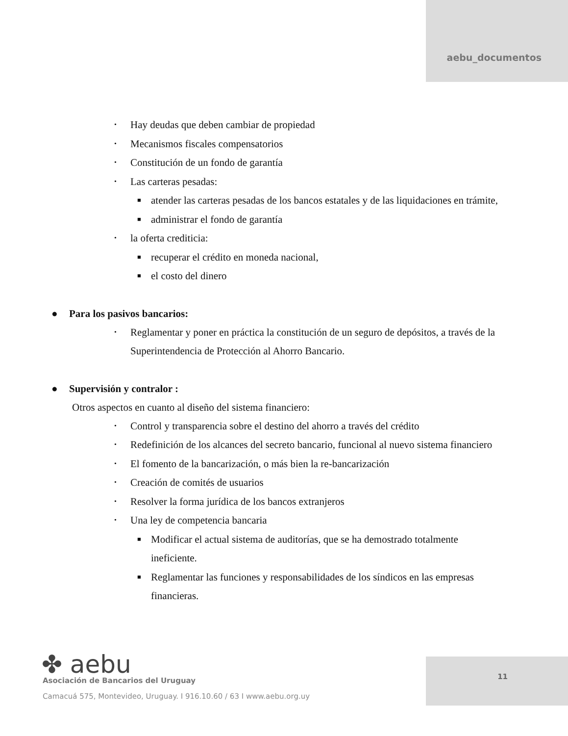aebu_documentos
• Hay deudas que deben cambiar de propiedad
• Mecanismos fiscales compensatorios
• Constitución de un fondo de garantía
• Las carteras pesadas:
■ atender las carteras pesadas de los bancos estatales y de las liquidaciones en trámite,
■ administrar el fondo de garantía
• la oferta crediticia:
■ recuperar el crédito en moneda nacional,
■ el costo del dinero
● Para los pasivos bancarios:
• Reglamentar y poner en práctica la constitución de un seguro de depósitos, a través de la Superintendencia de Protección al Ahorro Bancario.
● Supervisión y contralor :
Otros aspectos en cuanto al diseño del sistema financiero:
• Control y transparencia sobre el destino del ahorro a través del crédito
• Redefinición de los alcances del secreto bancario, funcional al nuevo sistema financiero
• El fomento de la bancarización, o más bien la re-bancarización
• Creación de comités de usuarios
• Resolver la forma jurídica de los bancos extranjeros
• Una ley de competencia bancaria
■ Modificar el actual sistema de auditorías, que se ha demostrado totalmente ineficiente.
■ Reglamentar las funciones y responsabilidades de los síndicos en las empresas financieras.
✤ aebu
Asociación de Bancarios del Uruguay
Camacuá 575, Montevideo, Uruguay. I 916.10.60 / 63 I www.aebu.org.uy
11